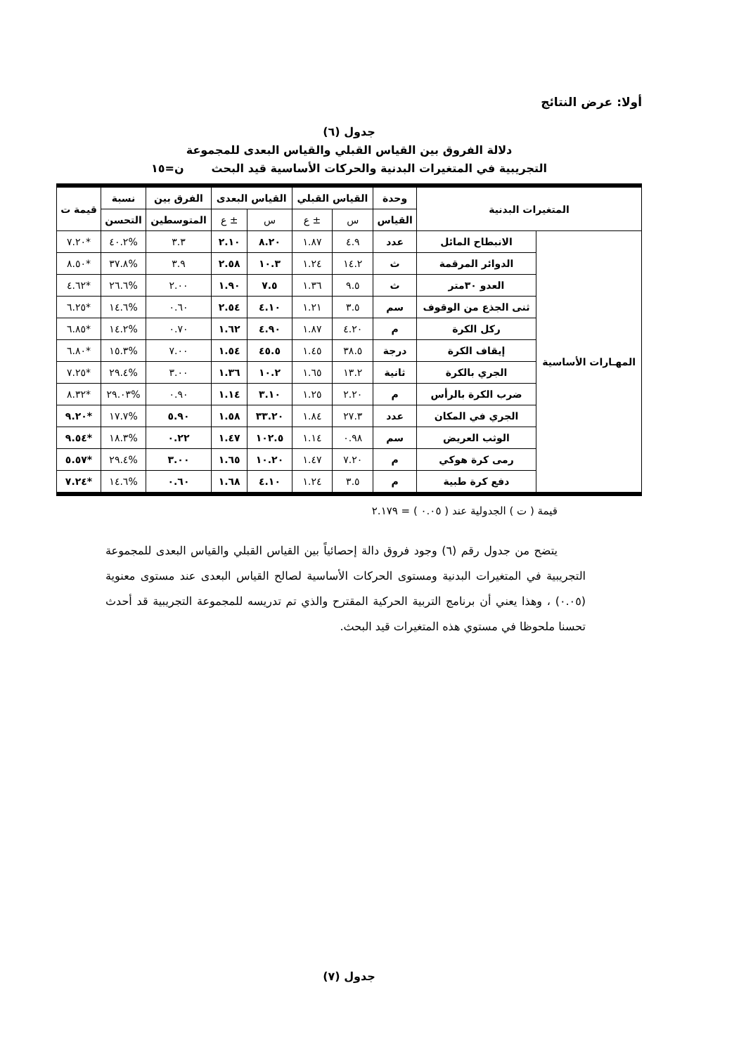أولا: عرض النتائج
جدول (٦)
دلالة الفروق بين القياس القبلي والقياس البعدى للمجموعة
التجريبية في المتغيرات البدنية والحركات الأساسية قيد البحث ن=١٥
| المتغيرات البدنية | | وحدة | القياس القبلي | | القياس البعدى | | الفرق بين | نسبة | قيمة ت |
| --- | --- | --- | --- | --- | --- | --- | --- | --- | --- |
| | | القياس | س | ± ع | س | ± ع | المتوسطين | التحسن | |
| المهـارات الأساسية | الانبطاح المائل | عدد | ٤.٩ | ١.٨٧ | ٨.٢٠ | ٢.١٠ | ٣.٣ | %٤٠.٢ | *٧.٢٠ |
| | الدوائر المرقمة | ث | ١٤.٢ | ١.٢٤ | ١٠.٣ | ٢.٥٨ | ٣.٩ | %٣٧.٨ | *٨.٥٠ |
| | العدو ٣٠متر | ث | ٩.٥ | ١.٣٦ | ٧.٥ | ١.٩٠ | ٢.٠٠ | %٢٦.٦ | *٤.٦٢ |
| | ثنى الجذع من الوقوف | سم | ٣.٥ | ١.٢١ | ٤.١٠ | ٢.٥٤ | ٠.٦٠ | %١٤.٦ | *٦.٢٥ |
| | ركل الكرة | م | ٤.٢٠ | ١.٨٧ | ٤.٩٠ | ١.٦٢ | ٠.٧٠ | %١٤.٢ | *٦.٨٥ |
| | إيقاف الكرة | درجة | ٣٨.٥ | ١.٤٥ | ٤٥.٥ | ١.٥٤ | ٧.٠٠ | %١٥.٣ | *٦.٨٠ |
| | الجري بالكرة | ثانية | ١٣.٢ | ١.٦٥ | ١٠.٢ | ١.٣٦ | ٣.٠٠ | %٢٩.٤ | *٧.٢٥ |
| | ضرب الكرة بالرأس | م | ٢.٢٠ | ١.٢٥ | ٣.١٠ | ١.١٤ | ٠.٩٠ | %٢٩.٠٣ | *٨.٣٢ |
| | الجري في المكان | عدد | ٢٧.٣ | ١.٨٤ | ٣٣.٢٠ | ١.٥٨ | ٥.٩٠ | %١٧.٧ | *٩.٢٠ |
| | الوثب العريض | سم | ٠.٩٨ | ١.١٤ | ١٠٢.٥ | ١.٤٧ | ٠.٢٢ | %١٨.٣ | *٩.٥٤ |
| | رمى كرة هوكي | م | ٧.٢٠ | ١.٤٧ | ١٠.٢٠ | ١.٦٥ | ٣.٠٠ | %٢٩.٤ | *٥.٥٧ |
| | دفع كرة طبية | م | ٣.٥ | ١.٢٤ | ٤.١٠ | ١.٦٨ | ٠.٦٠ | %١٤.٦ | *٧.٢٤ |
قيمة ( ت ) الجدولية عند ( ٠.٠٥ ) = ٢.١٧٩
يتضح من جدول رقم (٦) وجود فروق دالة إحصائياً بين القياس القبلي والقياس البعدى للمجموعة التجريبية في المتغيرات البدنية ومستوى الحركات الأساسية لصالح القياس البعدى عند مستوى معنوية (٠.٠٥) ، وهذا يعني أن برنامج التربية الحركية المقترح والذي تم تدريسه للمجموعة التجريبية قد أحدث تحسنا ملحوظا في مستوي هذه المتغيرات قيد البحث.
جدول (٧)